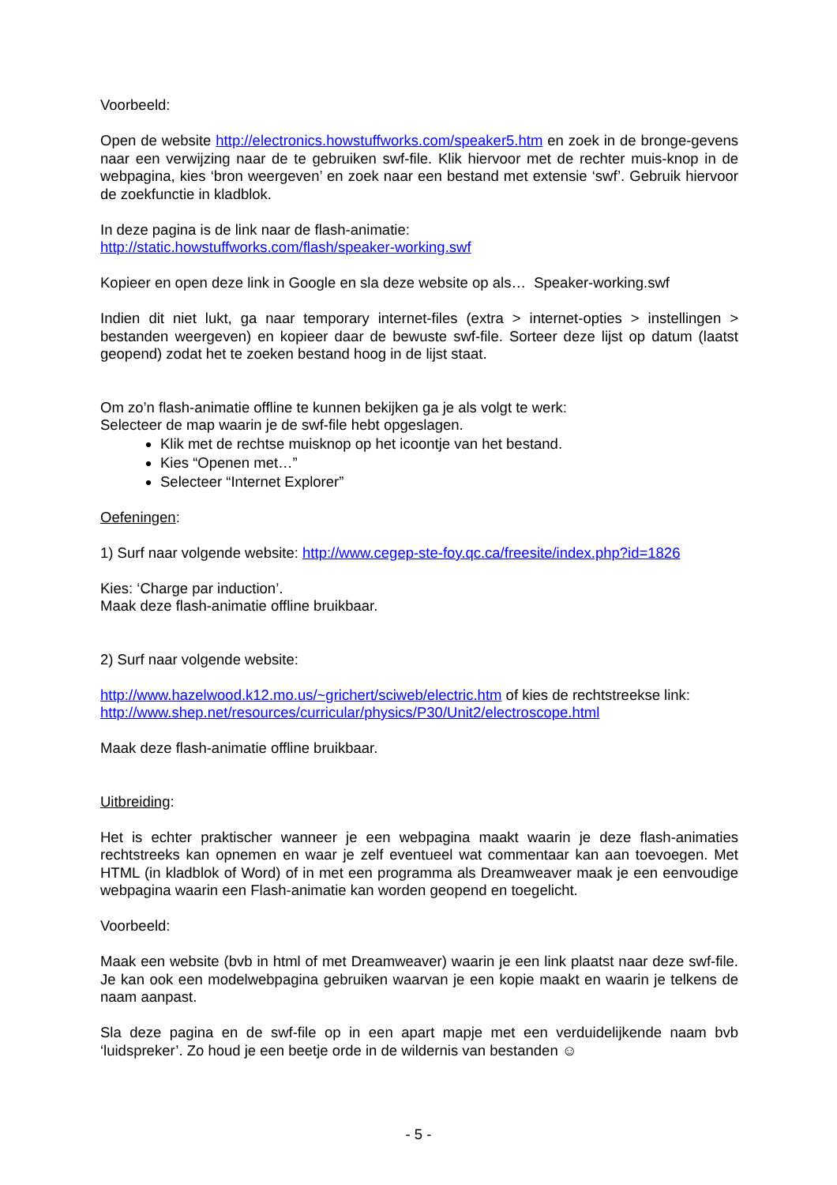Voorbeeld:
Open de website http://electronics.howstuffworks.com/speaker5.htm en zoek in de bronge-gevens naar een verwijzing naar de te gebruiken swf-file. Klik hiervoor met de rechter muis-knop in de webpagina, kies ‘bron weergeven’ en zoek naar een bestand met extensie ‘swf’. Gebruik hiervoor de zoekfunctie in kladblok.
In deze pagina is de link naar de flash-animatie:
http://static.howstuffworks.com/flash/speaker-working.swf
Kopieer en open deze link in Google en sla deze website op als… Speaker-working.swf
Indien dit niet lukt, ga naar temporary internet-files (extra > internet-opties > instellingen > bestanden weergeven) en kopieer daar de bewuste swf-file. Sorteer deze lijst op datum (laatst geopend) zodat het te zoeken bestand hoog in de lijst staat.
Om zo’n flash-animatie offline te kunnen bekijken ga je als volgt te werk:
Selecteer de map waarin je de swf-file hebt opgeslagen.
Klik met de rechtse muisknop op het icoontje van het bestand.
Kies “Openen met…”
Selecteer “Internet Explorer”
Oefeningen:
1) Surf naar volgende website: http://www.cegep-ste-foy.qc.ca/freesite/index.php?id=1826
Kies: ‘Charge par induction’.
Maak deze flash-animatie offline bruikbaar.
2) Surf naar volgende website:
http://www.hazelwood.k12.mo.us/~grichert/sciweb/electric.htm of kies de rechtstreekse link:
http://www.shep.net/resources/curricular/physics/P30/Unit2/electroscope.html
Maak deze flash-animatie offline bruikbaar.
Uitbreiding:
Het is echter praktischer wanneer je een webpagina maakt waarin je deze flash-animaties rechtstreeks kan opnemen en waar je zelf eventueel wat commentaar kan aan toevoegen. Met HTML (in kladblok of Word) of in met een programma als Dreamweaver maak je een eenvoudige webpagina waarin een Flash-animatie kan worden geopend en toegelicht.
Voorbeeld:
Maak een website (bvb in html of met Dreamweaver) waarin je een link plaatst naar deze swf-file. Je kan ook een modelwebpagina gebruiken waarvan je een kopie maakt en waarin je telkens de naam aanpast.
Sla deze pagina en de swf-file op in een apart mapje met een verduidelijkende naam bvb ‘luidspreker’. Zo houd je een beetje orde in de wildernis van bestanden ☺
- 5 -